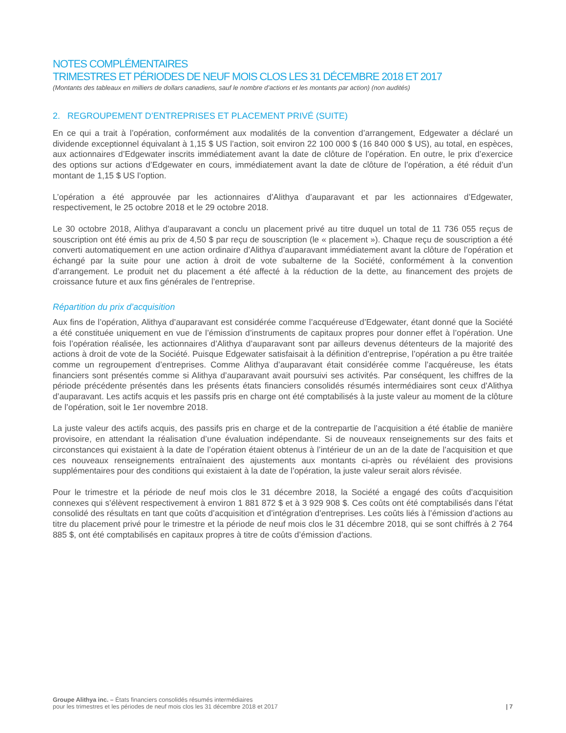NOTES COMPLÉMENTAIRES
TRIMESTRES ET PÉRIODES DE NEUF MOIS CLOS LES 31 DÉCEMBRE 2018 ET 2017
(Montants des tableaux en milliers de dollars canadiens, sauf le nombre d’actions et les montants par action) (non audités)
2. REGROUPEMENT D’ENTREPRISES ET PLACEMENT PRIVÉ (SUITE)
En ce qui a trait à l’opération, conformément aux modalités de la convention d’arrangement, Edgewater a déclaré un dividende exceptionnel équivalant à 1,15 $ US l’action, soit environ 22 100 000 $ (16 840 000 $ US), au total, en espèces, aux actionnaires d’Edgewater inscrits immédiatement avant la date de clôture de l’opération. En outre, le prix d’exercice des options sur actions d’Edgewater en cours, immédiatement avant la date de clôture de l’opération, a été réduit d’un montant de 1,15 $ US l’option.
L’opération a été approuvée par les actionnaires d’Alithya d’auparavant et par les actionnaires d’Edgewater, respectivement, le 25 octobre 2018 et le 29 octobre 2018.
Le 30 octobre 2018, Alithya d’auparavant a conclu un placement privé au titre duquel un total de 11 736 055 reçus de souscription ont été émis au prix de 4,50 $ par reçu de souscription (le « placement »). Chaque reçu de souscription a été converti automatiquement en une action ordinaire d’Alithya d’auparavant immédiatement avant la clôture de l’opération et échangé par la suite pour une action à droit de vote subalterne de la Société, conformément à la convention d’arrangement. Le produit net du placement a été affecté à la réduction de la dette, au financement des projets de croissance future et aux fins générales de l’entreprise.
Répartition du prix d’acquisition
Aux fins de l’opération, Alithya d’auparavant est considérée comme l’acquéreuse d’Edgewater, étant donné que la Société a été constituée uniquement en vue de l’émission d’instruments de capitaux propres pour donner effet à l’opération. Une fois l’opération réalisée, les actionnaires d’Alithya d’auparavant sont par ailleurs devenus détenteurs de la majorité des actions à droit de vote de la Société. Puisque Edgewater satisfaisait à la définition d’entreprise, l’opération a pu être traitée comme un regroupement d’entreprises. Comme Alithya d’auparavant était considérée comme l’acquéreuse, les états financiers sont présentés comme si Alithya d’auparavant avait poursuivi ses activités. Par conséquent, les chiffres de la période précédente présentés dans les présents états financiers consolidés résumés intermédiaires sont ceux d’Alithya d’auparavant. Les actifs acquis et les passifs pris en charge ont été comptabilisés à la juste valeur au moment de la clôture de l’opération, soit le 1er novembre 2018.
La juste valeur des actifs acquis, des passifs pris en charge et de la contrepartie de l’acquisition a été établie de manière provisoire, en attendant la réalisation d’une évaluation indépendante. Si de nouveaux renseignements sur des faits et circonstances qui existaient à la date de l’opération étaient obtenus à l’intérieur de un an de la date de l’acquisition et que ces nouveaux renseignements entraînaient des ajustements aux montants ci-après ou révélaient des provisions supplémentaires pour des conditions qui existaient à la date de l’opération, la juste valeur serait alors révisée.
Pour le trimestre et la période de neuf mois clos le 31 décembre 2018, la Société a engagé des coûts d’acquisition connexes qui s’élèvent respectivement à environ 1 881 872 $ et à 3 929 908 $. Ces coûts ont été comptabilisés dans l’état consolidé des résultats en tant que coûts d’acquisition et d’intégration d’entreprises. Les coûts liés à l’émission d’actions au titre du placement privé pour le trimestre et la période de neuf mois clos le 31 décembre 2018, qui se sont chiffrés à 2 764 885 $, ont été comptabilisés en capitaux propres à titre de coûts d’émission d’actions.
Groupe Alithya inc. – États financiers consolidés résumés intermédiaires
pour les trimestres et les périodes de neuf mois clos les 31 décembre 2018 et 2017
| 7